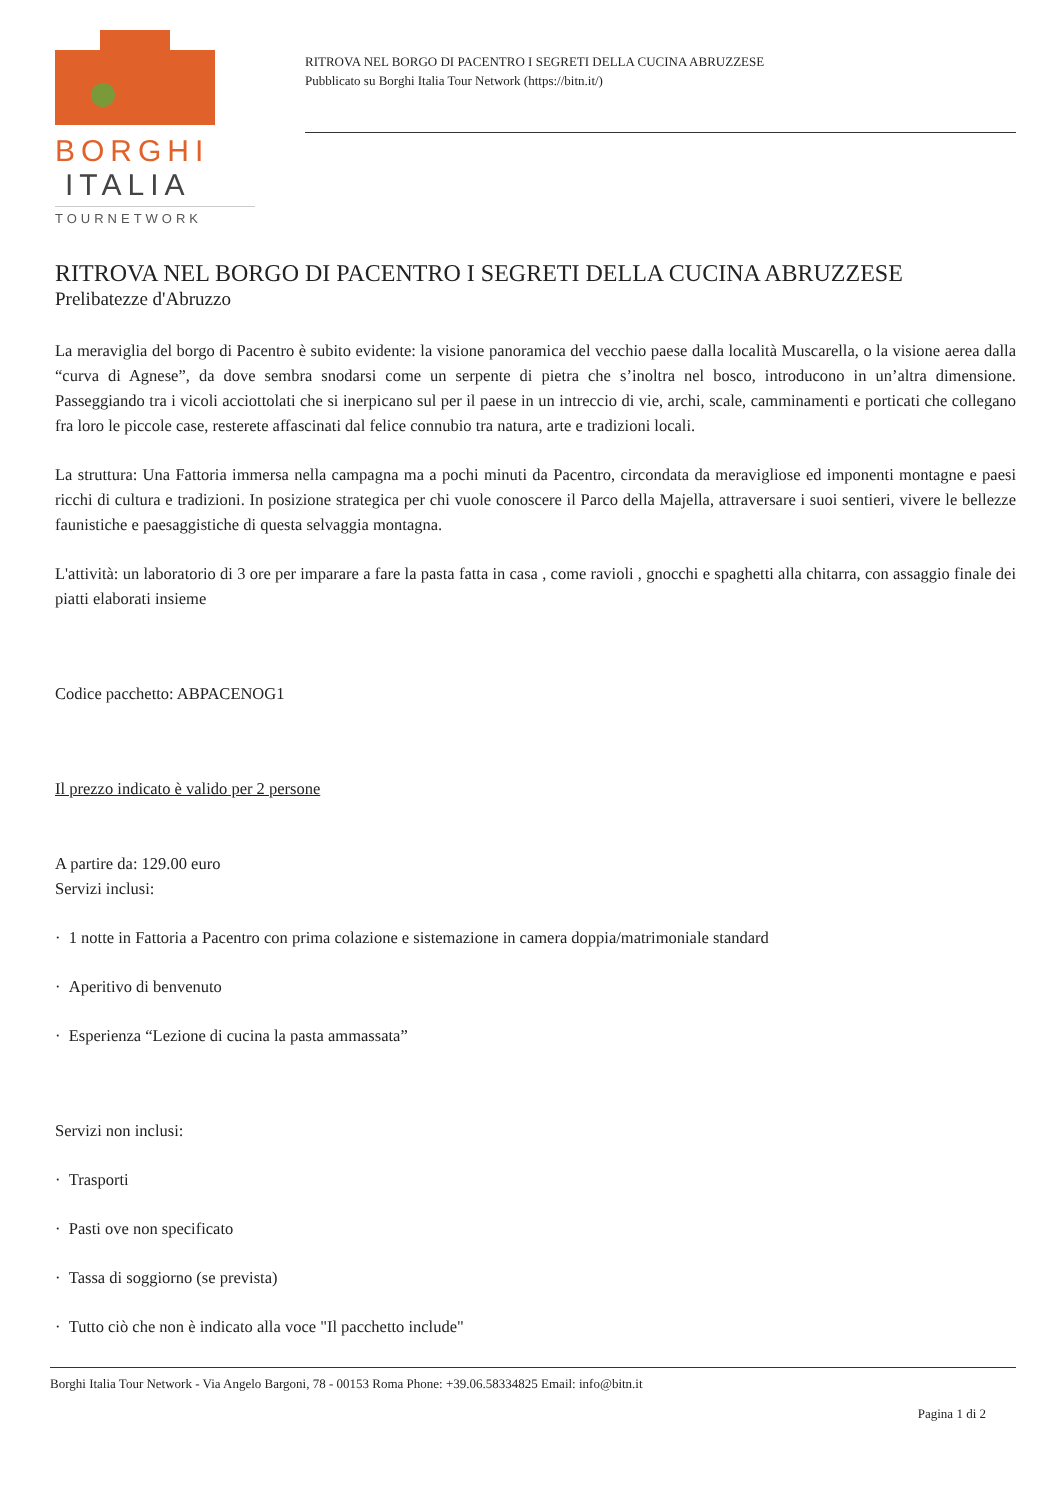BORGHI
ITALIA
TOURNETWORK
RITROVA NEL BORGO DI PACENTRO I SEGRETI DELLA CUCINA ABRUZZESE
Pubblicato su Borghi Italia Tour Network (https://bitn.it/)
RITROVA NEL BORGO DI PACENTRO I SEGRETI DELLA CUCINA ABRUZZESE
Prelibatezze d'Abruzzo
La meraviglia del borgo di Pacentro è subito evidente: la visione panoramica del vecchio paese dalla località Muscarella, o la visione aerea dalla “curva di Agnese”, da dove sembra snodarsi come un serpente di pietra che s’inoltra nel bosco, introducono in un’altra dimensione. Passeggiando tra i vicoli acciottolati che si inerpicano sul per il paese in un intreccio di vie, archi, scale, camminamenti e porticati che collegano fra loro le piccole case, resterete affascinati dal felice connubio tra natura, arte e tradizioni locali.
La struttura: Una Fattoria immersa nella campagna ma a pochi minuti da Pacentro, circondata da meravigliose ed imponenti montagne e paesi ricchi di cultura e tradizioni. In posizione strategica per chi vuole conoscere il Parco della Majella, attraversare i suoi sentieri, vivere le bellezze faunistiche e paesaggistiche di questa selvaggia montagna.
L'attività: un laboratorio di 3 ore per imparare a fare la pasta fatta in casa , come ravioli , gnocchi e spaghetti alla chitarra, con assaggio finale dei piatti elaborati insieme
Codice pacchetto: ABPACENOG1
Il prezzo indicato è valido per 2 persone
A partire da: 129.00 euro
Servizi inclusi:
· 1 notte in Fattoria a Pacentro con prima colazione e sistemazione in camera doppia/matrimoniale standard
· Aperitivo di benvenuto
· Esperienza “Lezione di cucina la pasta ammassata”
Servizi non inclusi:
· Trasporti
· Pasti ove non specificato
· Tassa di soggiorno (se prevista)
· Tutto ciò che non è indicato alla voce "Il pacchetto include"
Borghi Italia Tour Network - Via Angelo Bargoni, 78 - 00153 Roma Phone: +39.06.58334825 Email: info@bitn.it
Pagina 1 di 2